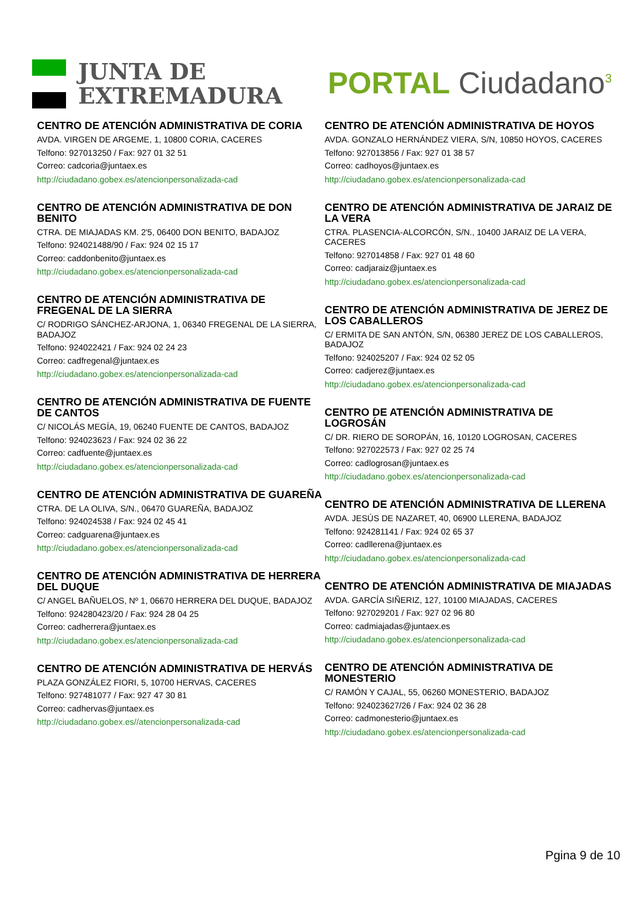JUNTA DE
EXTREMADURA
PORTAL Ciudadano<sup>3</sup>
CENTRO DE ATENCIÓN ADMINISTRATIVA DE CORIA
AVDA. VIRGEN DE ARGEME, 1, 10800 CORIA, CACERES
Telfono: 927013250 / Fax: 927 01 32 51
Correo: cadcoria@juntaex.es
http://ciudadano.gobex.es/atencionpersonalizada-cad
CENTRO DE ATENCIÓN ADMINISTRATIVA DE DON BENITO
CTRA. DE MIAJADAS KM. 2'5, 06400 DON BENITO, BADAJOZ
Telfono: 924021488/90 / Fax: 924 02 15 17
Correo: caddonbenito@juntaex.es
http://ciudadano.gobex.es/atencionpersonalizada-cad
CENTRO DE ATENCIÓN ADMINISTRATIVA DE FREGENAL DE LA SIERRA
C/ RODRIGO SÁNCHEZ-ARJONA, 1, 06340 FREGENAL DE LA SIERRA, BADAJOZ
Telfono: 924022421 / Fax: 924 02 24 23
Correo: cadfregenal@juntaex.es
http://ciudadano.gobex.es/atencionpersonalizada-cad
CENTRO DE ATENCIÓN ADMINISTRATIVA DE FUENTE DE CANTOS
C/ NICOLÁS MEGÍA, 19, 06240 FUENTE DE CANTOS, BADAJOZ
Telfono: 924023623 / Fax: 924 02 36 22
Correo: cadfuente@juntaex.es
http://ciudadano.gobex.es/atencionpersonalizada-cad
CENTRO DE ATENCIÓN ADMINISTRATIVA DE GUAREÑA
CTRA. DE LA OLIVA, S/N., 06470 GUAREÑA, BADAJOZ
Telfono: 924024538 / Fax: 924 02 45 41
Correo: cadguarena@juntaex.es
http://ciudadano.gobex.es/atencionpersonalizada-cad
CENTRO DE ATENCIÓN ADMINISTRATIVA DE HERRERA DEL DUQUE
C/ ANGEL BAÑUELOS, Nº 1, 06670 HERRERA DEL DUQUE, BADAJOZ
Telfono: 924280423/20 / Fax: 924 28 04 25
Correo: cadherrera@juntaex.es
http://ciudadano.gobex.es/atencionpersonalizada-cad
CENTRO DE ATENCIÓN ADMINISTRATIVA DE HERVÁS
PLAZA GONZÁLEZ FIORI, 5, 10700 HERVAS, CACERES
Telfono: 927481077 / Fax: 927 47 30 81
Correo: cadhervas@juntaex.es
http://ciudadano.gobex.es//atencionpersonalizada-cad
CENTRO DE ATENCIÓN ADMINISTRATIVA DE HOYOS
AVDA. GONZALO HERNÁNDEZ VIERA, S/N, 10850 HOYOS, CACERES
Telfono: 927013856 / Fax: 927 01 38 57
Correo: cadhoyos@juntaex.es
http://ciudadano.gobex.es/atencionpersonalizada-cad
CENTRO DE ATENCIÓN ADMINISTRATIVA DE JARAIZ DE LA VERA
CTRA. PLASENCIA-ALCORCÓN, S/N., 10400 JARAIZ DE LA VERA, CACERES
Telfono: 927014858 / Fax: 927 01 48 60
Correo: cadjaraiz@juntaex.es
http://ciudadano.gobex.es/atencionpersonalizada-cad
CENTRO DE ATENCIÓN ADMINISTRATIVA DE JEREZ DE LOS CABALLEROS
C/ ERMITA DE SAN ANTÓN, S/N, 06380 JEREZ DE LOS CABALLEROS, BADAJOZ
Telfono: 924025207 / Fax: 924 02 52 05
Correo: cadjerez@juntaex.es
http://ciudadano.gobex.es/atencionpersonalizada-cad
CENTRO DE ATENCIÓN ADMINISTRATIVA DE LOGROSÁN
C/ DR. RIERO DE SOROPÁN, 16, 10120 LOGROSAN, CACERES
Telfono: 927022573 / Fax: 927 02 25 74
Correo: cadlogrosan@juntaex.es
http://ciudadano.gobex.es/atencionpersonalizada-cad
CENTRO DE ATENCIÓN ADMINISTRATIVA DE LLERENA
AVDA. JESÚS DE NAZARET, 40, 06900 LLERENA, BADAJOZ
Telfono: 924281141 / Fax: 924 02 65 37
Correo: cadllerena@juntaex.es
http://ciudadano.gobex.es/atencionpersonalizada-cad
CENTRO DE ATENCIÓN ADMINISTRATIVA DE MIAJADAS
AVDA. GARCÍA SIÑERIZ, 127, 10100 MIAJADAS, CACERES
Telfono: 927029201 / Fax: 927 02 96 80
Correo: cadmiajadas@juntaex.es
http://ciudadano.gobex.es/atencionpersonalizada-cad
CENTRO DE ATENCIÓN ADMINISTRATIVA DE MONESTERIO
C/ RAMÓN Y CAJAL, 55, 06260 MONESTERIO, BADAJOZ
Telfono: 924023627/26 / Fax: 924 02 36 28
Correo: cadmonesterio@juntaex.es
http://ciudadano.gobex.es/atencionpersonalizada-cad
Pgina 9 de 10